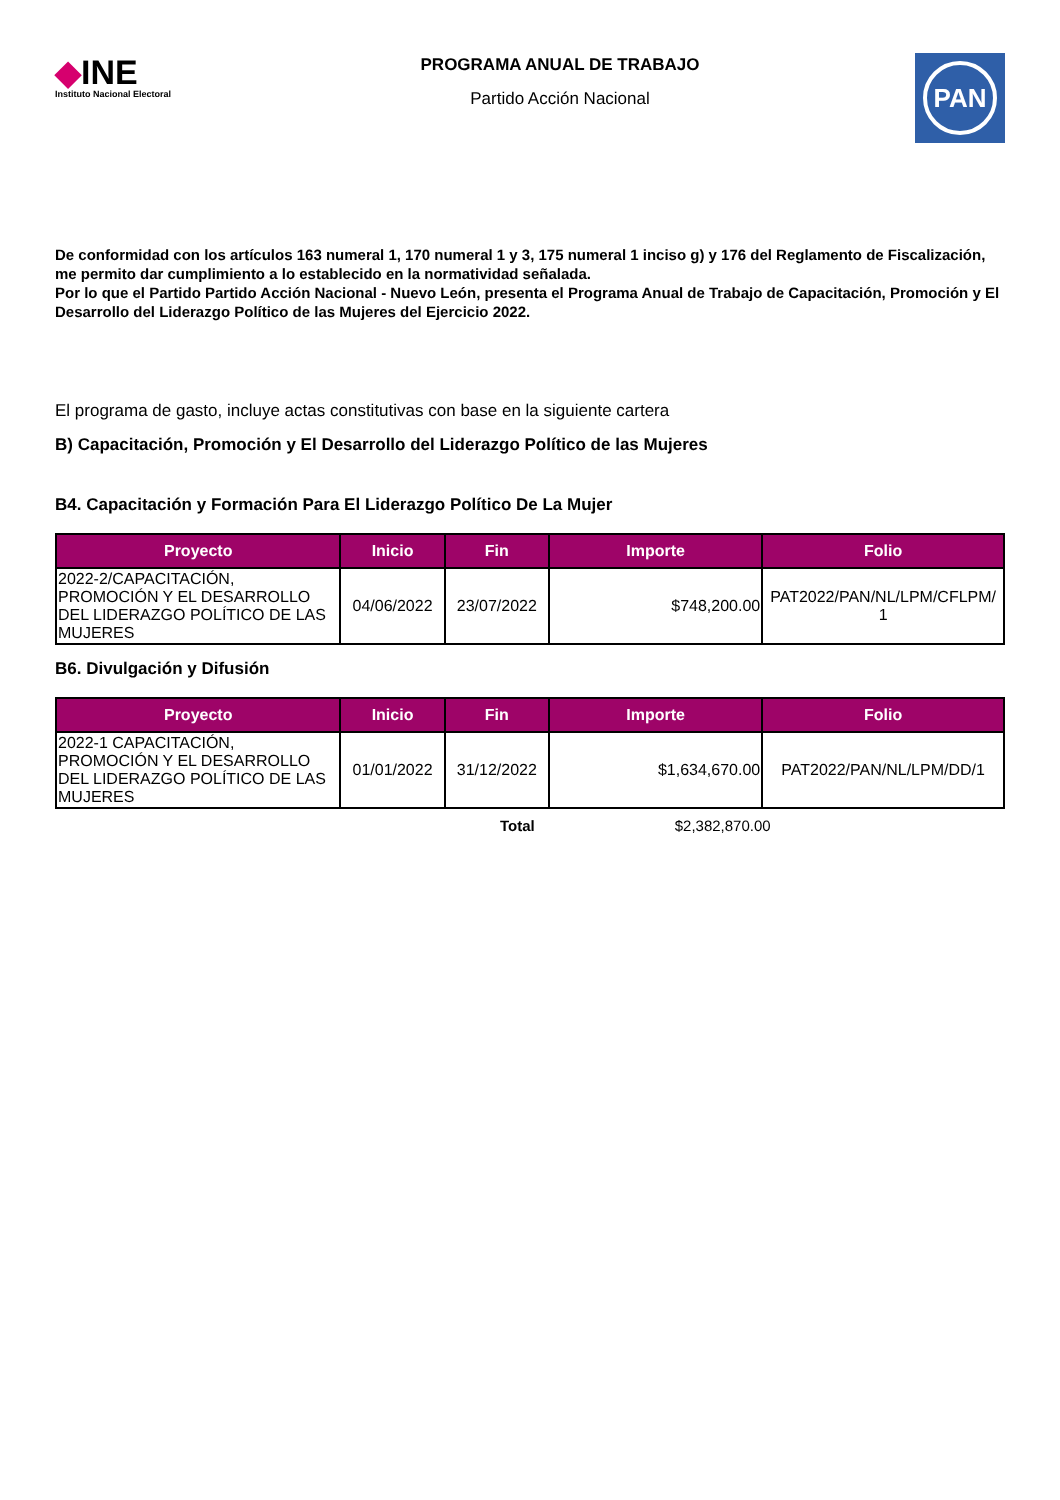◆INE
Instituto Nacional Electoral
PROGRAMA ANUAL DE TRABAJO
Partido Acción Nacional
PAN
De conformidad con los artículos 163 numeral 1, 170 numeral 1 y 3, 175 numeral 1 inciso g) y 176 del Reglamento de Fiscalización, me permito dar cumplimiento a lo establecido en la normatividad señalada.
Por lo que el Partido Partido Acción Nacional - Nuevo León, presenta el Programa Anual de Trabajo de Capacitación, Promoción y El Desarrollo del Liderazgo Político de las Mujeres del Ejercicio 2022.
El programa de gasto, incluye actas constitutivas con base en la siguiente cartera
B) Capacitación, Promoción y El Desarrollo del Liderazgo Político de las Mujeres
B4. Capacitación y Formación Para El Liderazgo Político De La Mujer
| Proyecto | Inicio | Fin | Importe | Folio |
| --- | --- | --- | --- | --- |
| 2022-2/CAPACITACIÓN, PROMOCIÓN Y EL DESARROLLO DEL LIDERAZGO POLÍTICO DE LAS MUJERES | 04/06/2022 | 23/07/2022 | $748,200.00 | PAT2022/PAN/NL/LPM/CFLPM/ 1 |
B6. Divulgación y Difusión
| Proyecto | Inicio | Fin | Importe | Folio |
| --- | --- | --- | --- | --- |
| 2022-1 CAPACITACIÓN, PROMOCIÓN Y EL DESARROLLO DEL LIDERAZGO POLÍTICO DE LAS MUJERES | 01/01/2022 | 31/12/2022 | $1,634,670.00 | PAT2022/PAN/NL/LPM/DD/1 |
Total $2,382,870.00